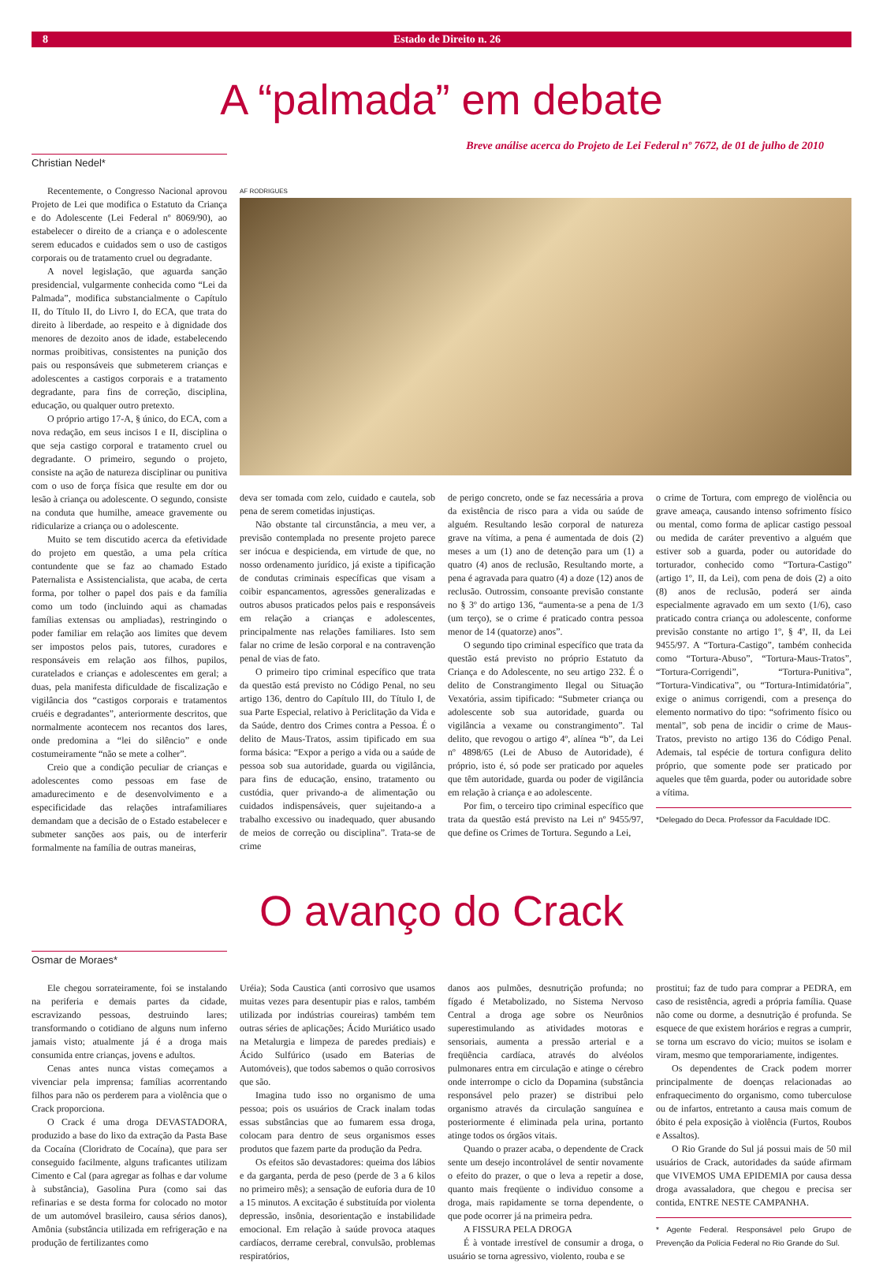8 Estado de Direito n. 26
A “palmada” em debate
Breve análise acerca do Projeto de Lei Federal nº 7672, de 01 de julho de 2010
Christian Nedel*
Recentemente, o Congresso Nacional aprovou Projeto de Lei que modifica o Estatuto da Criança e do Adolescente (Lei Federal nº 8069/90), ao estabelecer o direito de a criança e o adolescente serem educados e cuidados sem o uso de castigos corporais ou de tratamento cruel ou degradante.
A novel legislação, que aguarda sanção presidencial, vulgarmente conhecida como “Lei da Palmada”, modifica substancialmente o Capítulo II, do Título II, do Livro I, do ECA, que trata do direito à liberdade, ao respeito e à dignidade dos menores de dezoito anos de idade, estabelecendo normas proibitivas, consistentes na punição dos pais ou responsáveis que submeterem crianças e adolescentes a castigos corporais e a tratamento degradante, para fins de correção, disciplina, educação, ou qualquer outro pretexto.
O próprio artigo 17-A, § único, do ECA, com a nova redação, em seus incisos I e II, disciplina o que seja castigo corporal e tratamento cruel ou degradante. O primeiro, segundo o projeto, consiste na ação de natureza disciplinar ou punitiva com o uso de força física que resulte em dor ou lesão à criança ou adolescente. O segundo, consiste na conduta que humilhe, ameace gravemente ou ridicularize a criança ou o adolescente.
Muito se tem discutido acerca da efetividade do projeto em questão, a uma pela crítica contundente que se faz ao chamado Estado Paternalista e Assistencialista, que acaba, de certa forma, por tolher o papel dos pais e da família como um todo (incluindo aqui as chamadas famílias extensas ou ampliadas), restringindo o poder familiar em relação aos limites que devem ser impostos pelos pais, tutores, curadores e responsáveis em relação aos filhos, pupilos, curatelados e crianças e adolescentes em geral; a duas, pela manifesta dificuldade de fiscalização e vigilância dos “castigos corporais e tratamentos cruéis e degradantes”, anteriormente descritos, que normalmente acontecem nos recantos dos lares, onde predomina a “lei do silêncio” e onde costumeiramente “não se mete a colher”.
Creio que a condição peculiar de crianças e adolescentes como pessoas em fase de amadurecimento e de desenvolvimento e a especificidade das relações intrafamiliares demandam que a decisão de o Estado estabelecer e submeter sanções aos pais, ou de interferir formalmente na família de outras maneiras,
AF RODRIGUES
deva ser tomada com zelo, cuidado e cautela, sob pena de serem cometidas injustiças.
Não obstante tal circunstância, a meu ver, a previsão contemplada no presente projeto parece ser inócua e despicienda, em virtude de que, no nosso ordenamento jurídico, já existe a tipificação de condutas criminais específicas que visam a coibir espancamentos, agressões generalizadas e outros abusos praticados pelos pais e responsáveis em relação a crianças e adolescentes, principalmente nas relações familiares. Isto sem falar no crime de lesão corporal e na contravenção penal de vias de fato.
O primeiro tipo criminal específico que trata da questão está previsto no Código Penal, no seu artigo 136, dentro do Capítulo III, do Título I, de sua Parte Especial, relativo à Periclitação da Vida e da Saúde, dentro dos Crimes contra a Pessoa. É o delito de Maus-Tratos, assim tipificado em sua forma básica: “Expor a perigo a vida ou a saúde de pessoa sob sua autoridade, guarda ou vigilância, para fins de educação, ensino, tratamento ou custódia, quer privando-a de alimentação ou cuidados indispensáveis, quer sujeitando-a a trabalho excessivo ou inadequado, quer abusando de meios de correção ou disciplina”. Trata-se de crime
de perigo concreto, onde se faz necessária a prova da existência de risco para a vida ou saúde de alguém. Resultando lesão corporal de natureza grave na vítima, a pena é aumentada de dois (2) meses a um (1) ano de detenção para um (1) a quatro (4) anos de reclusão, Resultando morte, a pena é agravada para quatro (4) a doze (12) anos de reclusão. Outrossim, consoante previsão constante no § 3º do artigo 136, “aumenta-se a pena de 1/3 (um terço), se o crime é praticado contra pessoa menor de 14 (quatorze) anos”.
O segundo tipo criminal específico que trata da questão está previsto no próprio Estatuto da Criança e do Adolescente, no seu artigo 232. É o delito de Constrangimento Ilegal ou Situação Vexatória, assim tipificado: “Submeter criança ou adolescente sob sua autoridade, guarda ou vigilância a vexame ou constrangimento”. Tal delito, que revogou o artigo 4º, alínea “b”, da Lei nº 4898/65 (Lei de Abuso de Autoridade), é próprio, isto é, só pode ser praticado por aqueles que têm autoridade, guarda ou poder de vigilância em relação à criança e ao adolescente.
Por fim, o terceiro tipo criminal específico que trata da questão está previsto na Lei nº 9455/97, que define os Crimes de Tortura. Segundo a Lei,
o crime de Tortura, com emprego de violência ou grave ameaça, causando intenso sofrimento físico ou mental, como forma de aplicar castigo pessoal ou medida de caráter preventivo a alguém que estiver sob a guarda, poder ou autoridade do torturador, conhecido como “Tortura-Castigo” (artigo 1º, II, da Lei), com pena de dois (2) a oito (8) anos de reclusão, poderá ser ainda especialmente agravado em um sexto (1/6), caso praticado contra criança ou adolescente, conforme previsão constante no artigo 1º, § 4º, II, da Lei 9455/97. A “Tortura-Castigo”, também conhecida como “Tortura-Abuso”, “Tortura-Maus-Tratos”, “Tortura-Corrigendi”, “Tortura-Punitiva”, “Tortura-Vindicativa”, ou “Tortura-Intimidatória”, exige o animus corrigendi, com a presença do elemento normativo do tipo: “sofrimento físico ou mental”, sob pena de incidir o crime de Maus-Tratos, previsto no artigo 136 do Código Penal. Ademais, tal espécie de tortura configura delito próprio, que somente pode ser praticado por aqueles que têm guarda, poder ou autoridade sobre a vítima.
*Delegado do Deca. Professor da Faculdade IDC.
O avanço do Crack
Osmar de Moraes*
Ele chegou sorrateiramente, foi se instalando na periferia e demais partes da cidade, escravizando pessoas, destruindo lares; transformando o cotidiano de alguns num inferno jamais visto; atualmente já é a droga mais consumida entre crianças, jovens e adultos.
Cenas antes nunca vistas começamos a vivenciar pela imprensa; famílias acorrentando filhos para não os perderem para a violência que o Crack proporciona.
O Crack é uma droga DEVASTADORA, produzido a base do lixo da extração da Pasta Base da Cocaína (Cloridrato de Cocaína), que para ser conseguido facilmente, alguns traficantes utilizam Cimento e Cal (para agregar as folhas e dar volume à substância), Gasolina Pura (como sai das refinarias e se desta forma for colocado no motor de um automóvel brasileiro, causa sérios danos), Amônia (substância utilizada em refrigeração e na produção de fertilizantes como
Uréia); Soda Caustica (anti corrosivo que usamos muitas vezes para desentupir pias e ralos, também utilizada por indústrias coureiras) também tem outras séries de aplicações; Ácido Muriático usado na Metalurgia e limpeza de paredes prediais) e Ácido Sulfúrico (usado em Baterias de Automóveis), que todos sabemos o quão corrosivos que são.
Imagina tudo isso no organismo de uma pessoa; pois os usuários de Crack inalam todas essas substâncias que ao fumarem essa droga, colocam para dentro de seus organismos esses produtos que fazem parte da produção da Pedra.
Os efeitos são devastadores: queima dos lábios e da garganta, perda de peso (perde de 3 a 6 kilos no primeiro mês); a sensação de euforia dura de 10 a 15 minutos. A excitação é substituída por violenta depressão, insônia, desorientação e instabilidade emocional. Em relação à saúde provoca ataques cardíacos, derrame cerebral, convulsão, problemas respiratórios,
danos aos pulmões, desnutrição profunda; no fígado é Metabolizado, no Sistema Nervoso Central a droga age sobre os Neurônios superestimulando as atividades motoras e sensoriais, aumenta a pressão arterial e a freqüência cardíaca, através do alvéolos pulmonares entra em circulação e atinge o cérebro onde interrompe o ciclo da Dopamina (substância responsável pelo prazer) se distribui pelo organismo através da circulação sanguínea e posteriormente é eliminada pela urina, portanto atinge todos os órgãos vitais.
Quando o prazer acaba, o dependente de Crack sente um desejo incontrolável de sentir novamente o efeito do prazer, o que o leva a repetir a dose, quanto mais freqüente o individuo consome a droga, mais rapidamente se torna dependente, o que pode ocorrer já na primeira pedra.
A FISSURA PELA DROGA
É à vontade irrestível de consumir a droga, o usuário se torna agressivo, violento, rouba e se
prostitui; faz de tudo para comprar a PEDRA, em caso de resistência, agredi a própria família. Quase não come ou dorme, a desnutrição é profunda. Se esquece de que existem horários e regras a cumprir, se torna um escravo do vicio; muitos se isolam e viram, mesmo que temporariamente, indigentes.
Os dependentes de Crack podem morrer principalmente de doenças relacionadas ao enfraquecimento do organismo, como tuberculose ou de infartos, entretanto a causa mais comum de óbito é pela exposição à violência (Furtos, Roubos e Assaltos).
O Rio Grande do Sul já possui mais de 50 mil usuários de Crack, autoridades da saúde afirmam que VIVEMOS UMA EPIDEMIA por causa dessa droga avassaladora, que chegou e precisa ser contida, ENTRE NESTE CAMPANHA.
* Agente Federal. Responsável pelo Grupo de Prevenção da Polícia Federal no Rio Grande do Sul.